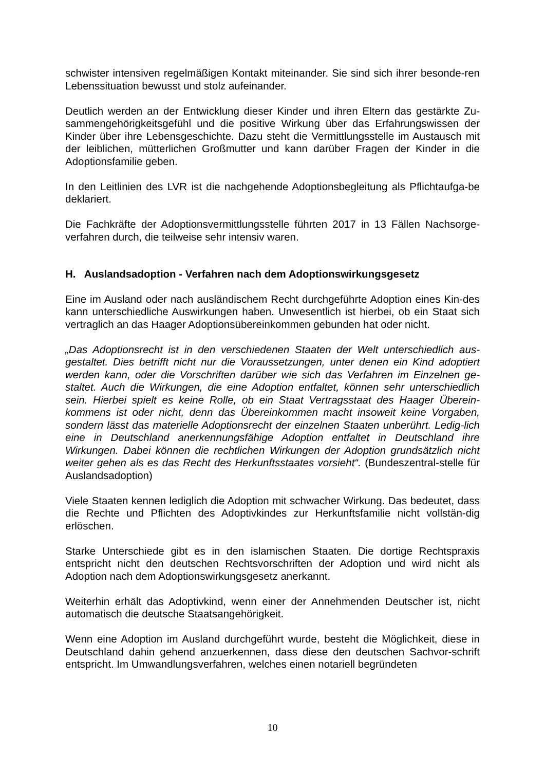schwister intensiven regelmäßigen Kontakt miteinander. Sie sind sich ihrer besonde-ren Lebenssituation bewusst und stolz aufeinander.
Deutlich werden an der Entwicklung dieser Kinder und ihren Eltern das gestärkte Zu-sammengehörigkeitsgefühl und die positive Wirkung über das Erfahrungswissen der Kinder über ihre Lebensgeschichte. Dazu steht die Vermittlungsstelle im Austausch mit der leiblichen, mütterlichen Großmutter und kann darüber Fragen der Kinder in die Adoptionsfamilie geben.
In den Leitlinien des LVR ist die nachgehende Adoptionsbegleitung als Pflichtaufga-be deklariert.
Die Fachkräfte der Adoptionsvermittlungsstelle führten 2017 in 13 Fällen Nachsorge-verfahren durch, die teilweise sehr intensiv waren.
H. Auslandsadoption - Verfahren nach dem Adoptionswirkungsgesetz
Eine im Ausland oder nach ausländischem Recht durchgeführte Adoption eines Kin-des kann unterschiedliche Auswirkungen haben. Unwesentlich ist hierbei, ob ein Staat sich vertraglich an das Haager Adoptionsübereinkommen gebunden hat oder nicht.
„Das Adoptionsrecht ist in den verschiedenen Staaten der Welt unterschiedlich aus-gestaltet. Dies betrifft nicht nur die Voraussetzungen, unter denen ein Kind adoptiert werden kann, oder die Vorschriften darüber wie sich das Verfahren im Einzelnen ge-staltet. Auch die Wirkungen, die eine Adoption entfaltet, können sehr unterschiedlich sein. Hierbei spielt es keine Rolle, ob ein Staat Vertragsstaat des Haager Überein-kommens ist oder nicht, denn das Übereinkommen macht insoweit keine Vorgaben, sondern lässt das materielle Adoptionsrecht der einzelnen Staaten unberührt. Ledig-lich eine in Deutschland anerkennungsfähige Adoption entfaltet in Deutschland ihre Wirkungen. Dabei können die rechtlichen Wirkungen der Adoption grundsätzlich nicht weiter gehen als es das Recht des Herkunftsstaates vorsieht“. (Bundeszentral-stelle für Auslandsadoption)
Viele Staaten kennen lediglich die Adoption mit schwacher Wirkung. Das bedeutet, dass die Rechte und Pflichten des Adoptivkindes zur Herkunftsfamilie nicht vollstän-dig erlöschen.
Starke Unterschiede gibt es in den islamischen Staaten. Die dortige Rechtspraxis entspricht nicht den deutschen Rechtsvorschriften der Adoption und wird nicht als Adoption nach dem Adoptionswirkungsgesetz anerkannt.
Weiterhin erhält das Adoptivkind, wenn einer der Annehmenden Deutscher ist, nicht automatisch die deutsche Staatsangehörigkeit.
Wenn eine Adoption im Ausland durchgeführt wurde, besteht die Möglichkeit, diese in Deutschland dahin gehend anzuerkennen, dass diese den deutschen Sachvor-schrift entspricht. Im Umwandlungsverfahren, welches einen notariell begründeten
10